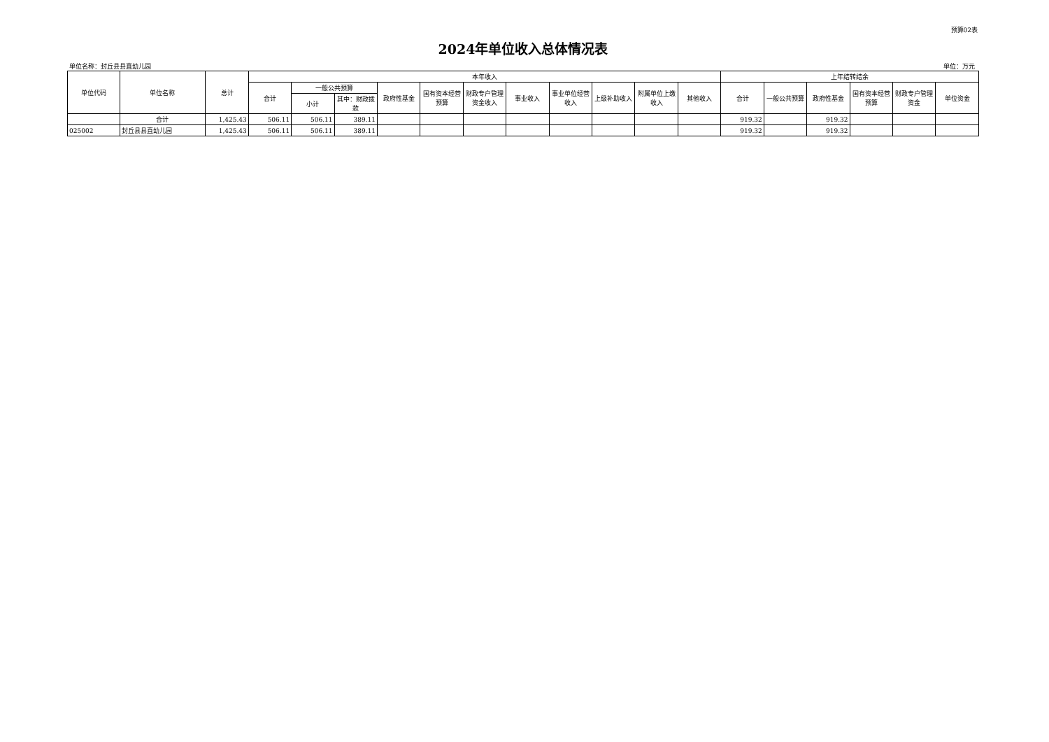预算02表
2024年单位收入总体情况表
单位名称：封丘县县直幼儿园 单位：万元
| 单位代码 | 单位名称 | 总计 | 本年收入 | | | | | | | | | | | 上年结转结余 | | | | | |
| --- | --- | --- | --- | --- | --- | --- | --- | --- | --- | --- | --- | --- | --- | --- | --- | --- | --- | --- | --- |
| | | | 合计 | 一般公共预算 | | 政府性基金 | 国有资本经营预算 | 财政专户管理资金收入 | 事业收入 | 事业单位经营收入 | 上级补助收入 | 附属单位上缴收入 | 其他收入 | 合计 | 一般公共预算 | 政府性基金 | 国有资本经营预算 | 财政专户管理资金 | 单位资金 |
| | | | | 小计 | 其中：财政拨款 | | | | | | | | | | | | | | |
| | 合计 | 1,425.43 | 506.11 | 506.11 | 389.11 | | | | | | | | | 919.32 | | 919.32 | | | |
| 025002 | 封丘县县直幼儿园 | 1,425.43 | 506.11 | 506.11 | 389.11 | | | | | | | | | 919.32 | | 919.32 | | | |